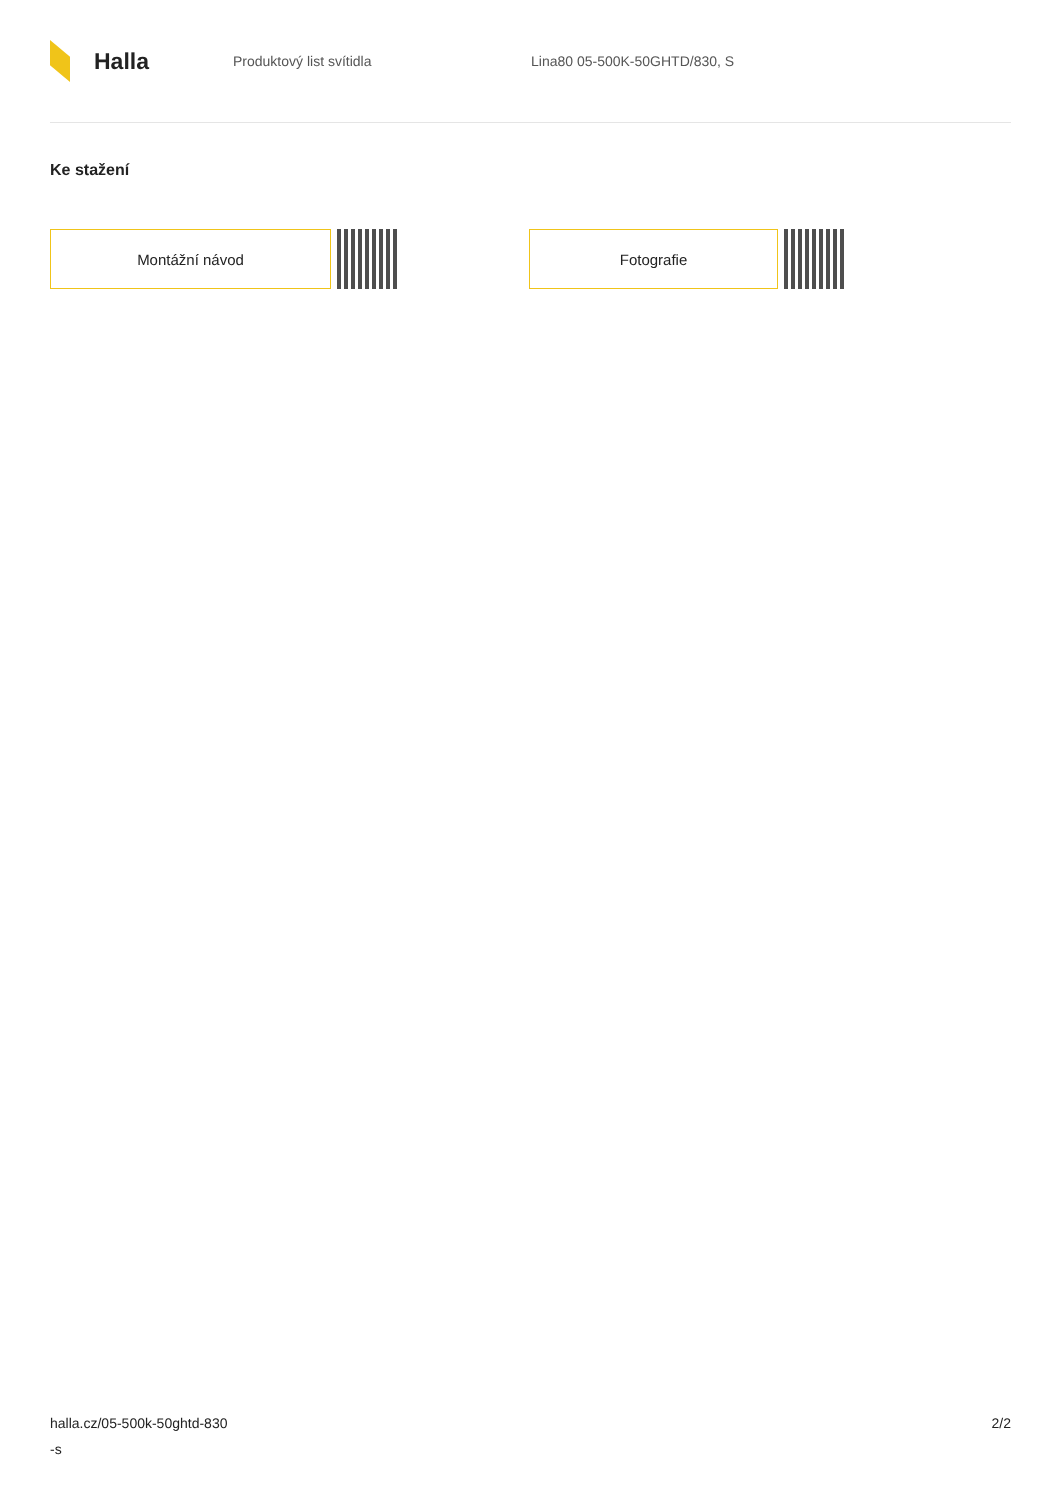Halla
Produktový list svítidla Lina80 05-500K-50GHTD/830, S
Ke stažení
Montážní návod Fotografie
halla.cz/05-500k-50ghtd-830
-s
2/2